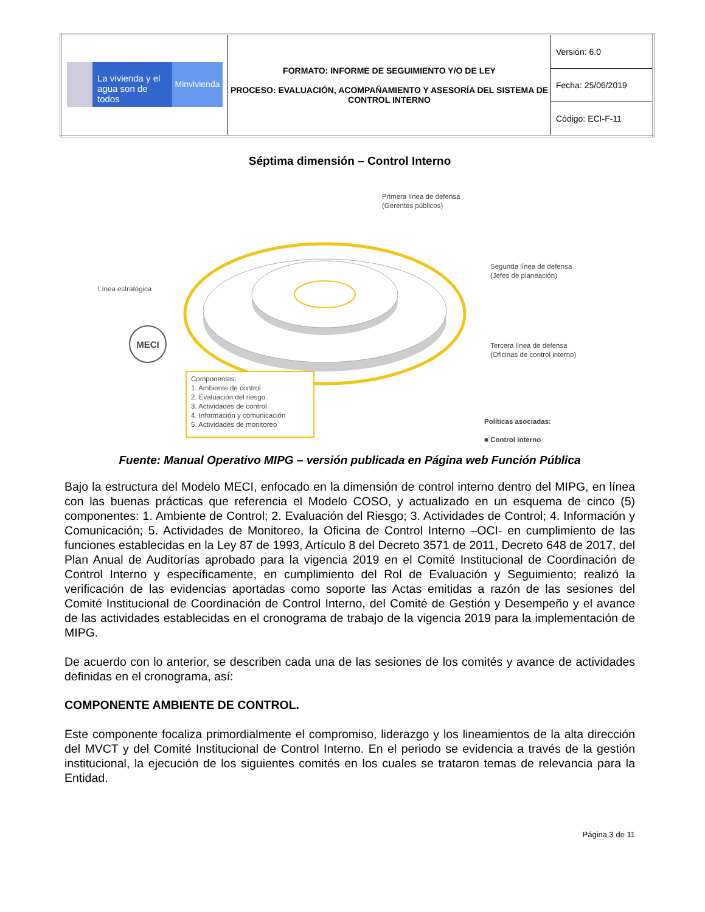| La vivienda y el agua son de todos Minvivienda | FORMATO: INFORME DE SEGUIMIENTO Y/O DE LEY PROCESO: EVALUACIÓN, ACOMPAÑAMIENTO Y ASESORÍA DEL SISTEMA DE CONTROL INTERNO | Versión: 6.0 |
| | | Fecha: 25/06/2019 |
| | | Código: ECI-F-11 |
Séptima dimensión – Control Interno
MECI
Primera línea de defensa
(Gerentes públicos)
Segunda línea de defensa
(Jefes de planeación)
Línea estratégica
Tercera línea de defensa
(Oficinas de control interno)
Componentes:
1. Ambiente de control
2. Evaluación del riesgo
3. Actividades de control
4. Información y comunicación
5. Actividades de monitoreo
Políticas asociadas:
■ Control interno
Fuente: Manual Operativo MIPG – versión publicada en Página web Función Pública
Bajo la estructura del Modelo MECI, enfocado en la dimensión de control interno dentro del MIPG, en línea con las buenas prácticas que referencia el Modelo COSO, y actualizado en un esquema de cinco (5) componentes: 1. Ambiente de Control; 2. Evaluación del Riesgo; 3. Actividades de Control; 4. Información y Comunicación; 5. Actividades de Monitoreo, la Oficina de Control Interno –OCI- en cumplimiento de las funciones establecidas en la Ley 87 de 1993, Artículo 8 del Decreto 3571 de 2011, Decreto 648 de 2017, del Plan Anual de Auditorías aprobado para la vigencia 2019 en el Comité Institucional de Coordinación de Control Interno y específicamente, en cumplimiento del Rol de Evaluación y Seguimiento; realizó la verificación de las evidencias aportadas como soporte las Actas emitidas a razón de las sesiones del Comité Institucional de Coordinación de Control Interno, del Comité de Gestión y Desempeño y el avance de las actividades establecidas en el cronograma de trabajo de la vigencia 2019 para la implementación de MIPG.
De acuerdo con lo anterior, se describen cada una de las sesiones de los comités y avance de actividades definidas en el cronograma, así:
COMPONENTE AMBIENTE DE CONTROL.
Este componente focaliza primordialmente el compromiso, liderazgo y los lineamientos de la alta dirección del MVCT y del Comité Institucional de Control Interno. En el periodo se evidencia a través de la gestión institucional, la ejecución de los siguientes comités en los cuales se trataron temas de relevancia para la Entidad.
Página 3 de 11